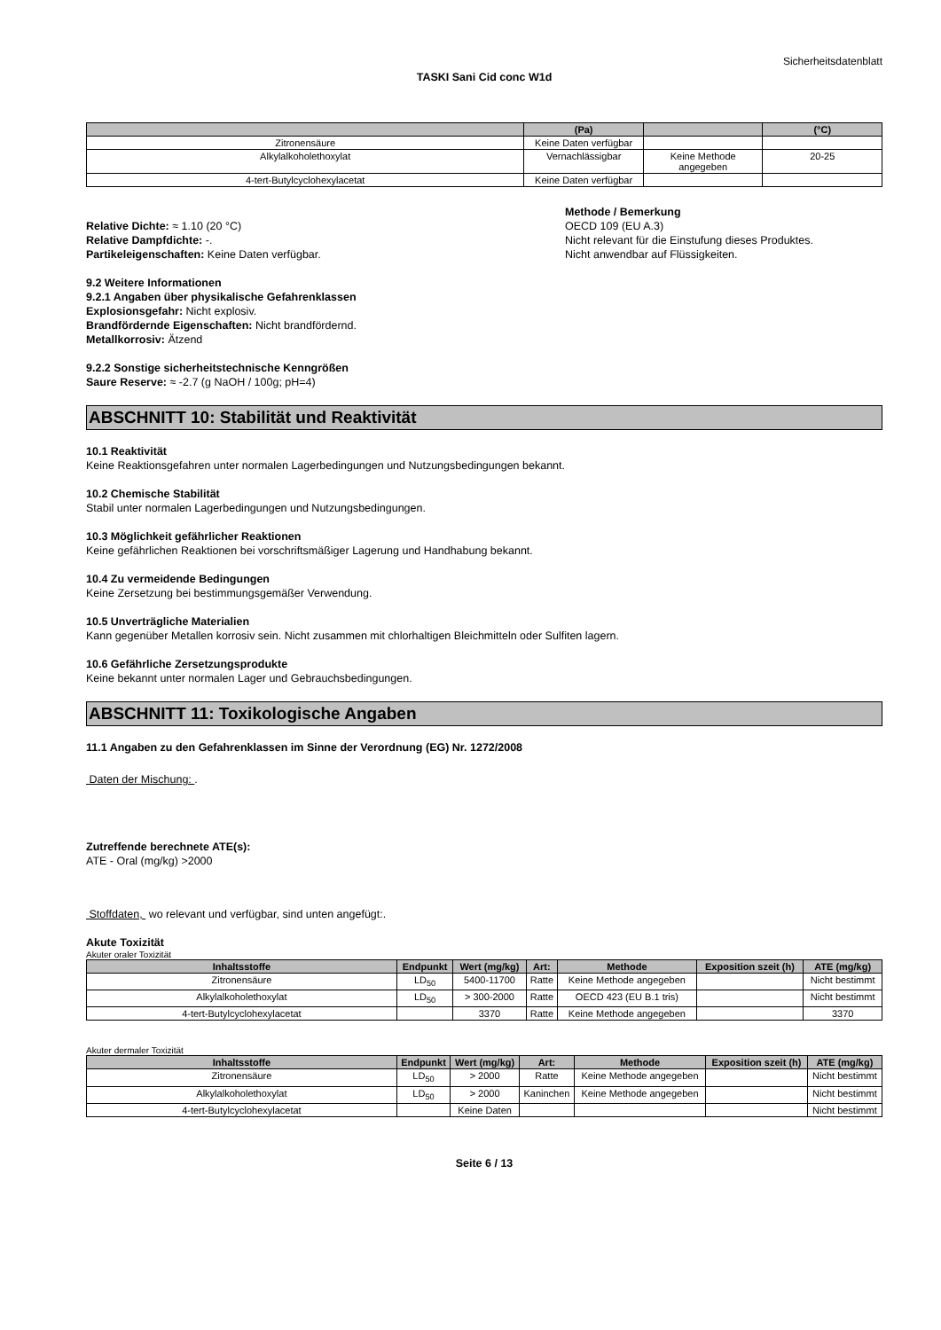Sicherheitsdatenblatt
TASKI Sani Cid conc W1d
| | (Pa) | | (°C) |
| --- | --- | --- | --- |
| Zitronensäure | Keine Daten verfügbar | | |
| Alkylalkoholethoxylat | Vernachlässigbar | Keine Methode angegeben | 20-25 |
| 4-tert-Butylcyclohexylacetat | Keine Daten verfügbar | | |
Relative Dichte: ≈ 1.10 (20 °C)
Relative Dampfdichte: -.
Partikeleigenschaften: Keine Daten verfügbar.
Methode / Bemerkung
OECD 109 (EU A.3)
Nicht relevant für die Einstufung dieses Produktes.
Nicht anwendbar auf Flüssigkeiten.
9.2 Weitere Informationen
9.2.1 Angaben über physikalische Gefahrenklassen
Explosionsgefahr: Nicht explosiv.
Brandfördernde Eigenschaften: Nicht brandfördernd.
Metallkorrosiv: Ätzend
9.2.2 Sonstige sicherheitstechnische Kenngrößen
Saure Reserve: ≈ -2.7 (g NaOH / 100g; pH=4)
ABSCHNITT 10: Stabilität und Reaktivität
10.1 Reaktivität
Keine Reaktionsgefahren unter normalen Lagerbedingungen und Nutzungsbedingungen bekannt.
10.2 Chemische Stabilität
Stabil unter normalen Lagerbedingungen und Nutzungsbedingungen.
10.3 Möglichkeit gefährlicher Reaktionen
Keine gefährlichen Reaktionen bei vorschriftsmäßiger Lagerung und Handhabung bekannt.
10.4 Zu vermeidende Bedingungen
Keine Zersetzung bei bestimmungsgemäßer Verwendung.
10.5 Unverträgliche Materialien
Kann gegenüber Metallen korrosiv sein. Nicht zusammen mit chlorhaltigen Bleichmitteln oder Sulfiten lagern.
10.6 Gefährliche Zersetzungsprodukte
Keine bekannt unter normalen Lager und Gebrauchsbedingungen.
ABSCHNITT 11: Toxikologische Angaben
11.1 Angaben zu den Gefahrenklassen im Sinne der Verordnung (EG) Nr. 1272/2008
Daten der Mischung: .
Zutreffende berechnete ATE(s):
ATE - Oral (mg/kg) >2000
Stoffdaten, wo relevant und verfügbar, sind unten angefügt:.
Akute Toxizität
Akuter oraler Toxizität
| Inhaltsstoffe | Endpunkt | Wert (mg/kg) | Art: | Methode | Exposition szeit (h) | ATE (mg/kg) |
| --- | --- | --- | --- | --- | --- | --- |
| Zitronensäure | LD<sub>50</sub> | 5400-11700 | Ratte | Keine Methode angegeben | | Nicht bestimmt |
| Alkylalkoholethoxylat | LD<sub>50</sub> | > 300-2000 | Ratte | OECD 423 (EU B.1 tris) | | Nicht bestimmt |
| 4-tert-Butylcyclohexylacetat | | 3370 | Ratte | Keine Methode angegeben | | 3370 |
Akuter dermaler Toxizität
| Inhaltsstoffe | Endpunkt | Wert (mg/kg) | Art: | Methode | Exposition szeit (h) | ATE (mg/kg) |
| --- | --- | --- | --- | --- | --- | --- |
| Zitronensäure | LD<sub>50</sub> | > 2000 | Ratte | Keine Methode angegeben | | Nicht bestimmt |
| Alkylalkoholethoxylat | LD<sub>50</sub> | > 2000 | Kaninchen | Keine Methode angegeben | | Nicht bestimmt |
| 4-tert-Butylcyclohexylacetat | | Keine Daten | | | | Nicht bestimmt |
Seite 6 / 13